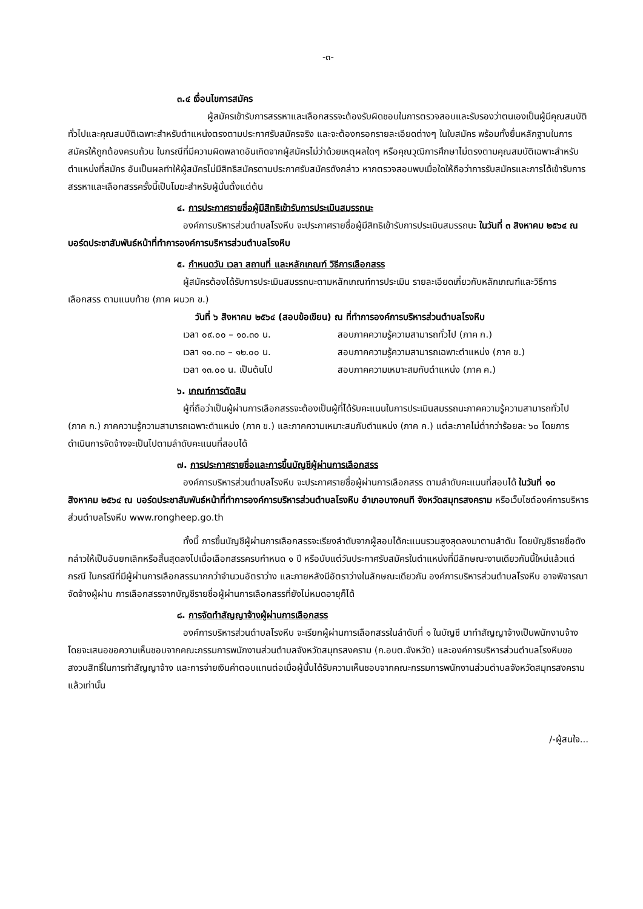-๓-
๓.๔ เงื่อนไขการสมัคร
ผู้สมัครเข้ารับการสรรหาและเลือกสรรจะต้องรับผิดชอบในการตรวจสอบและรับรองว่าตนเองเป็นผู้มีคุณสมบัติทั่วไปและคุณสมบัติเฉพาะสำหรับตำแหน่งตรงตามประกาศรับสมัครจริง และจะต้องกรอกรายละเอียดต่างๆ ในใบสมัคร พร้อมทั้งยื่นหลักฐานในการสมัครให้ถูกต้องครบถ้วน ในกรณีที่มีความผิดพลาดอันเกิดจากผู้สมัครไม่ว่าด้วยเหตุผลใดๆ หรือคุณวุฒิการศึกษาไม่ตรงตามคุณสมบัติเฉพาะสำหรับตำแหน่งที่สมัคร อันเป็นผลทำให้ผู้สมัครไม่มีสิทธิสมัครตามประกาศรับสมัครดังกล่าว หากตรวจสอบพบเมื่อใดให้ถือว่าการรับสมัครและการได้เข้ารับการสรรหาและเลือกสรรครั้งนี้เป็นโมฆะสำหรับผู้นั้นตั้งแต่ต้น
๔. การประกาศรายชื่อผู้มีสิทธิเข้ารับการประเมินสมรรถนะ
องค์การบริหารส่วนตำบลโรงหีบ จะประกาศรายชื่อผู้มีสิทธิเข้ารับการประเมินสมรรถนะ ในวันที่ ๓ สิงหาคม ๒๕๖๔ ณ บอร์ดประชาสัมพันธ์หน้าที่ทำการองค์การบริหารส่วนตำบลโรงหีบ
๕. กำหนดวัน เวลา สถานที่ และหลักเกณฑ์ วิธีการเลือกสรร
ผู้สมัครต้องได้รับการประเมินสมรรถนะตามหลักเกณฑ์การประเมิน รายละเอียดเกี่ยวกับหลักเกณฑ์และวิธีการเลือกสรร ตามแนบท้าย (ภาค ผนวก ข.)
วันที่ ๖ สิงหาคม ๒๕๖๔ (สอบข้อเขียน) ณ ที่ทำการองค์การบริหารส่วนตำบลโรงหีบ
เวลา ๐๙.๐๐ – ๑๐.๓๐ น. สอบภาคความรู้ความสามารถทั่วไป (ภาค ก.)
เวลา ๑๐.๓๐ – ๑๒.๐๐ น. สอบภาคความรู้ความสามารถเฉพาะตำแหน่ง (ภาค ข.)
เวลา ๑๓.๐๐ น. เป็นต้นไป สอบภาคความเหมาะสมกับตำแหน่ง (ภาค ค.)
๖. เกณฑ์การตัดสิน
ผู้ที่ถือว่าเป็นผู้ผ่านการเลือกสรรจะต้องเป็นผู้ที่ได้รับคะแนนในการประเมินสมรรถนะภาคความรู้ความสามารถทั่วไป (ภาค ก.) ภาคความรู้ความสามารถเฉพาะตำแหน่ง (ภาค ข.) และภาคความเหมาะสมกับตำแหน่ง (ภาค ค.) แต่ละภาคไม่ต่ำกว่าร้อยละ ๖๐ โดยการดำเนินการจัดจ้างจะเป็นไปตามลำดับคะแนนที่สอบได้
๗. การประกาศรายชื่อและการขึ้นบัญชีผู้ผ่านการเลือกสรร
องค์การบริหารส่วนตำบลโรงหีบ จะประกาศรายชื่อผู้ผ่านการเลือกสรร ตามลำดับคะแนนที่สอบได้ ในวันที่ ๑๐ สิงหาคม ๒๕๖๔ ณ บอร์ดประชาสัมพันธ์หน้าที่ทำการองค์การบริหารส่วนตำบลโรงหีบ อำเภอบางคนที จังหวัดสมุทรสงคราม หรือเว็บไซต์องค์การบริหารส่วนตำบลโรงหีบ www.rongheep.go.th
ทั้งนี้ การขึ้นบัญชีผู้ผ่านการเลือกสรรจะเรียงลำดับจากผู้สอบได้คะแนนรวมสูงสุดลงมาตามลำดับ โดยบัญชีรายชื่อดังกล่าวให้เป็นอันยกเลิกหรือสิ้นสุดลงไปเมื่อเลือกสรรครบกำหนด ๑ ปี หรือนับแต่วันประกาศรับสมัครในตำแหน่งที่มีลักษณะงานเดียวกันนี้ใหม่แล้วแต่กรณี ในกรณีที่มีผู้ผ่านการเลือกสรรมากกว่าจำนวนอัตราว่าง และภายหลังมีอัตราว่างในลักษณะเดียวกัน องค์การบริหารส่วนตำบลโรงหีบ อาจพิจารณาจัดจ้างผู้ผ่าน การเลือกสรรจากบัญชีรายชื่อผู้ผ่านการเลือกสรรที่ยังไม่หมดอายุก็ได้
๘. การจัดทำสัญญาจ้างผู้ผ่านการเลือกสรร
องค์การบริหารส่วนตำบลโรงหีบ จะเรียกผู้ผ่านการเลือกสรรในลำดับที่ ๑ ในบัญชี มาทำสัญญาจ้างเป็นพนักงานจ้าง โดยจะเสนอขอความเห็นชอบจากคณะกรรมการพนักงานส่วนตำบลจังหวัดสมุทรสงคราม (ก.อบต.จังหวัด) และองค์การบริหารส่วนตำบลโรงหีบขอสงวนสิทธิ์ในการทำสัญญาจ้าง และการจ่ายเงินค่าตอบแทนต่อเมื่อผู้นั้นได้รับความเห็นชอบจากคณะกรรมการพนักงานส่วนตำบลจังหวัดสมุทรสงครามแล้วเท่านั้น
/-ผู้สนใจ...